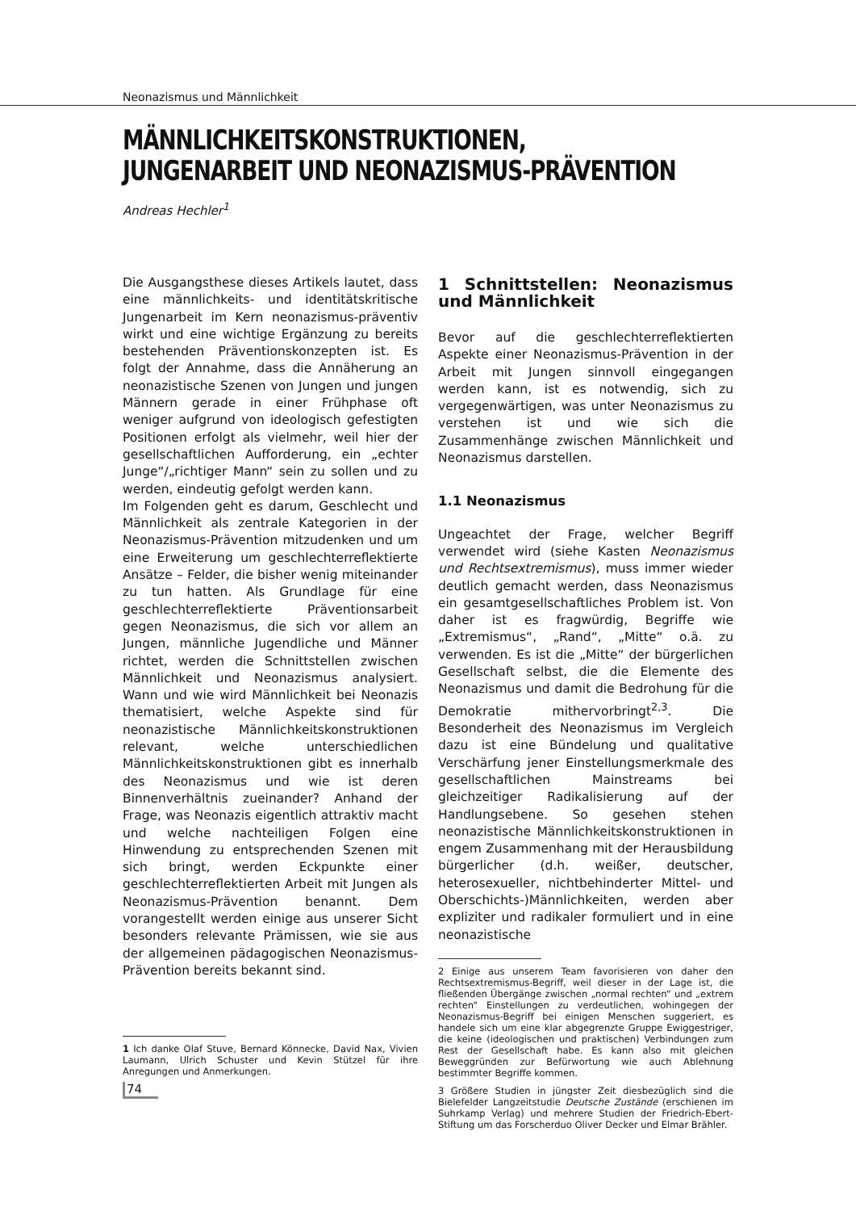Neonazismus und Männlichkeit
MÄNNLICHKEITSKONSTRUKTIONEN, JUNGENARBEIT UND NEONAZISMUS-PRÄVENTION
Andreas Hechler<sup>1</sup>
Die Ausgangsthese dieses Artikels lautet, dass eine männlichkeits- und identitätskritische Jungenarbeit im Kern neonazismus-präventiv wirkt und eine wichtige Ergänzung zu bereits bestehenden Präventionskonzepten ist. Es folgt der Annahme, dass die Annäherung an neonazistische Szenen von Jungen und jungen Männern gerade in einer Frühphase oft weniger aufgrund von ideologisch gefestigten Positionen erfolgt als vielmehr, weil hier der gesellschaftlichen Aufforderung, ein „echter Junge“/„richtiger Mann“ sein zu sollen und zu werden, eindeutig gefolgt werden kann.
Im Folgenden geht es darum, Geschlecht und Männlichkeit als zentrale Kategorien in der Neonazismus-Prävention mitzudenken und um eine Erweiterung um geschlechterreflektierte Ansätze – Felder, die bisher wenig miteinander zu tun hatten. Als Grundlage für eine geschlechterreflektierte Präventionsarbeit gegen Neonazismus, die sich vor allem an Jungen, männliche Jugendliche und Männer richtet, werden die Schnittstellen zwischen Männlichkeit und Neonazismus analysiert. Wann und wie wird Männlichkeit bei Neonazis thematisiert, welche Aspekte sind für neonazistische Männlichkeitskonstruktionen relevant, welche unterschiedlichen Männlichkeitskonstruktionen gibt es innerhalb des Neonazismus und wie ist deren Binnenverhältnis zueinander? Anhand der Frage, was Neonazis eigentlich attraktiv macht und welche nachteiligen Folgen eine Hinwendung zu entsprechenden Szenen mit sich bringt, werden Eckpunkte einer geschlechterreflektierten Arbeit mit Jungen als Neonazismus-Prävention benannt. Dem vorangestellt werden einige aus unserer Sicht besonders relevante Prämissen, wie sie aus der allgemeinen pädagogischen Neonazismus-Prävention bereits bekannt sind.
1 Ich danke Olaf Stuve, Bernard Könnecke, David Nax, Vivien Laumann, Ulrich Schuster und Kevin Stützel für ihre Anregungen und Anmerkungen.
1 Schnittstellen: Neonazismus und Männlichkeit
Bevor auf die geschlechterreflektierten Aspekte einer Neonazismus-Prävention in der Arbeit mit Jungen sinnvoll eingegangen werden kann, ist es notwendig, sich zu vergegenwärtigen, was unter Neonazismus zu verstehen ist und wie sich die Zusammenhänge zwischen Männlichkeit und Neonazismus darstellen.
1.1 Neonazismus
Ungeachtet der Frage, welcher Begriff verwendet wird (siehe Kasten Neonazismus und Rechtsextremismus), muss immer wieder deutlich gemacht werden, dass Neonazismus ein gesamtgesellschaftliches Problem ist. Von daher ist es fragwürdig, Begriffe wie „Extremismus“, „Rand“, „Mitte“ o.ä. zu verwenden. Es ist die „Mitte“ der bürgerlichen Gesellschaft selbst, die die Elemente des Neonazismus und damit die Bedrohung für die Demokratie mithervorbringt<sup>2,3</sup>. Die Besonderheit des Neonazismus im Vergleich dazu ist eine Bündelung und qualitative Verschärfung jener Einstellungsmerkmale des gesellschaftlichen Mainstreams bei gleichzeitiger Radikalisierung auf der Handlungsebene. So gesehen stehen neonazistische Männlichkeitskonstruktionen in engem Zusammenhang mit der Herausbildung bürgerlicher (d.h. weißer, deutscher, heterosexueller, nichtbehinderter Mittel- und Oberschichts-)Männlichkeiten, werden aber expliziter und radikaler formuliert und in eine neonazistische
2 Einige aus unserem Team favorisieren von daher den Rechtsextremismus-Begriff, weil dieser in der Lage ist, die fließenden Übergänge zwischen „normal rechten“ und „extrem rechten“ Einstellungen zu verdeutlichen, wohingegen der Neonazismus-Begriff bei einigen Menschen suggeriert, es handele sich um eine klar abgegrenzte Gruppe Ewiggestriger, die keine (ideologischen und praktischen) Verbindungen zum Rest der Gesellschaft habe. Es kann also mit gleichen Beweggründen zur Befürwortung wie auch Ablehnung bestimmter Begriffe kommen.
3 Größere Studien in jüngster Zeit diesbezüglich sind die Bielefelder Langzeitstudie Deutsche Zustände (erschienen im Suhrkamp Verlag) und mehrere Studien der Friedrich-Ebert-Stiftung um das Forscherduo Oliver Decker und Elmar Brähler.
74